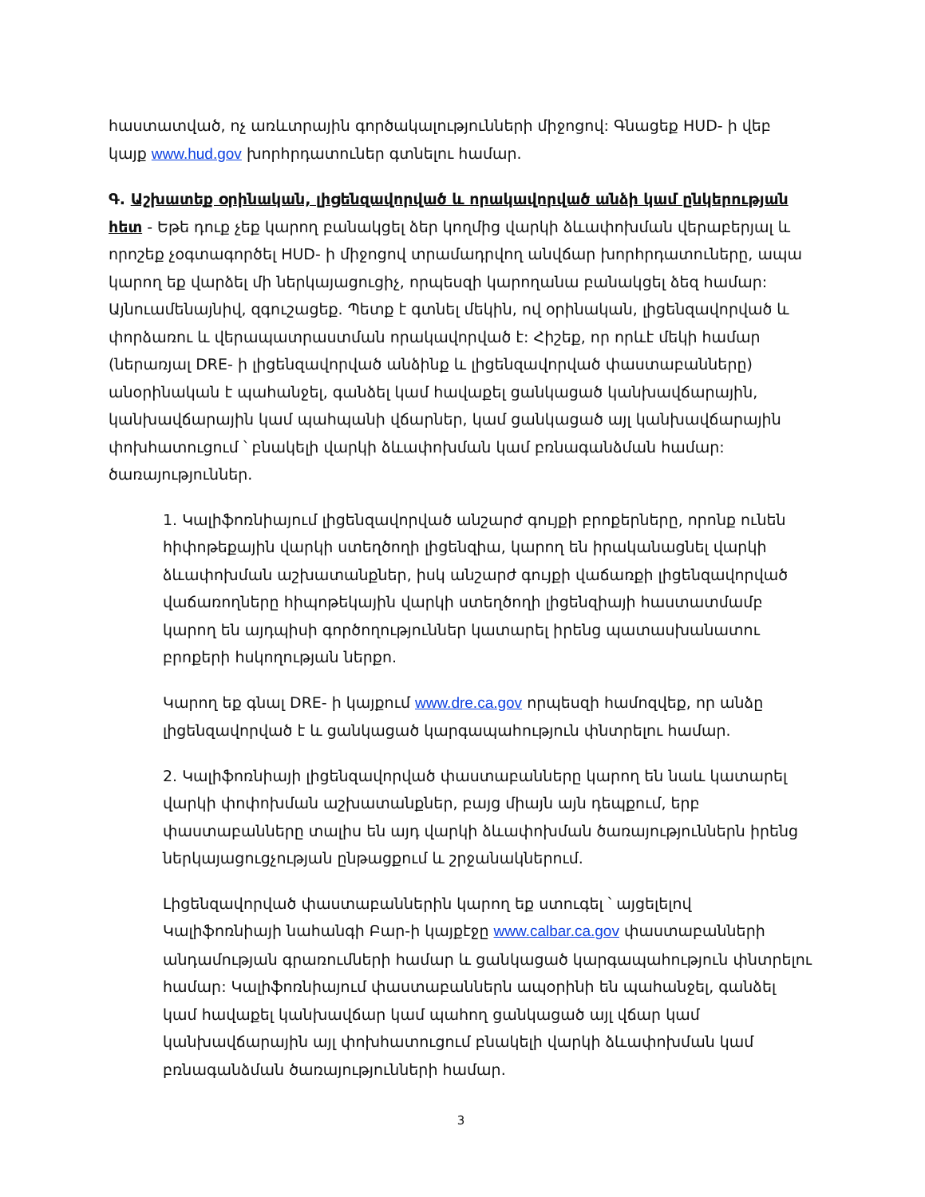հաստատված, ոչ առևտրային գործակալությունների միջոցով: Գնացեք HUD- ի վեբ կայք www.hud.gov խորհրդատուներ գտնելու համար.
Գ. Աշխատեք օրինական, լիցենզավորված և որակավորված անձի կամ ընկերության հետ - Եթե դուք չեք կարող բանակցել ձեր կողմից վարկի ձևափոխման վերաբերյալ և որոշեք չօգտագործել HUD- ի միջոցով տրամադրվող անվճար խորհրդատուները, ապա կարող եք վարձել մի ներկայացուցիչ, որպեսզի կարողանա բանակցել ձեզ համար: Այնուամենայնիվ, զգուշացեք. Պետք է գտնել մեկին, ով օրինական, լիցենզավորված և փորձառու և վերապատրաստման որակավորված է: Հիշեք, որ որևէ մեկի համար (ներառյալ DRE- ի լիցենզավորված անձինք և լիցենզավորված փաստաբանները) անօրինական է պահանջել, գանձել կամ հավաքել ցանկացած կանխավճարային, կանխավճարային կամ պահպանի վճարներ, կամ ցանկացած այլ կանխավճարային փոխհատուցում ՝ բնակելի վարկի ձևափոխման կամ բռնագանձման համար: ծառայություններ.
1. Կալիֆոռնիայում լիցենզավորված անշարժ գույքի բրոքերները, որոնք ունեն հիփոթեքային վարկի ստեղծողի լիցենզիա, կարող են իրականացնել վարկի ձևափոխման աշխատանքներ, իսկ անշարժ գույքի վաճառքի լիցենզավորված վաճառողները հիպոթեկային վարկի ստեղծողի լիցենզիայի հաստատմամբ կարող են այդպիսի գործողություններ կատարել իրենց պատասխանատու բրոքերի հսկողության ներքո.
Կարող եք գնալ DRE- ի կայքում www.dre.ca.gov որպեսզի համոզվեք, որ անձը լիցենզավորված է և ցանկացած կարգապահություն փնտրելու համար.
2. Կալիֆոռնիայի լիցենզավորված փաստաբանները կարող են նաև կատարել վարկի փոփոխման աշխատանքներ, բայց միայն այն դեպքում, երբ փաստաբանները տալիս են այդ վարկի ձևափոխման ծառայություններն իրենց ներկայացուցչության ընթացքում և շրջանակներում.
Լիցենզավորված փաստաբաններին կարող եք ստուգել ՝ այցելելով Կալիֆոռնիայի նահանգի Բար-ի կայքէջը www.calbar.ca.gov փաստաբանների անդամության գրառումների համար և ցանկացած կարգապահություն փնտրելու համար: Կալիֆոռնիայում փաստաբաններն ապօրինի են պահանջել, գանձել կամ հավաքել կանխավճար կամ պահող ցանկացած այլ վճար կամ կանխավճարային այլ փոխհատուցում բնակելի վարկի ձևափոխման կամ բռնագանձման ծառայությունների համար.
3